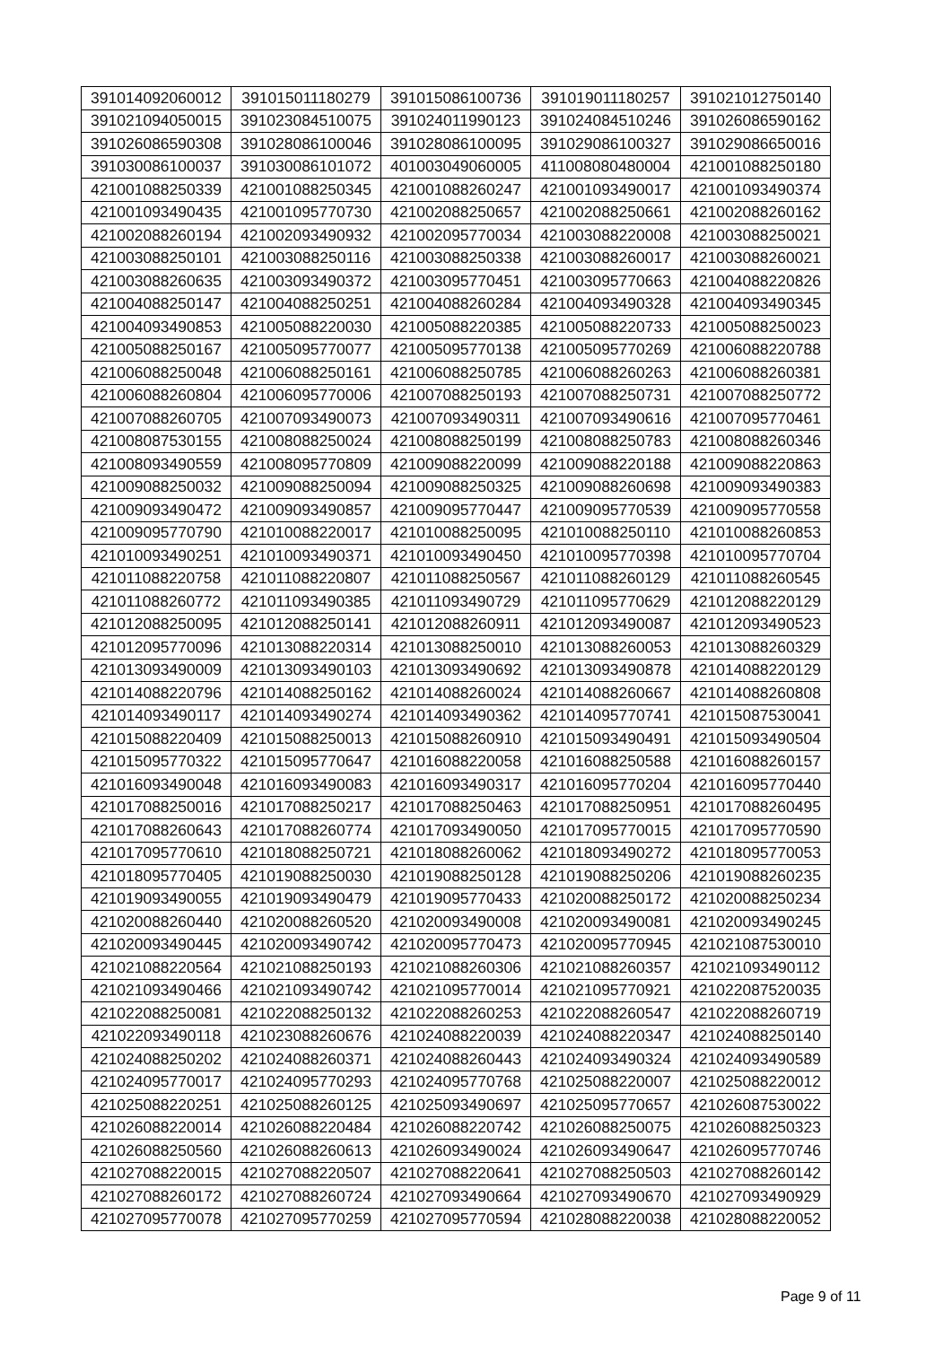| 391014092060012 | 391015011180279 | 391015086100736 | 391019011180257 | 391021012750140 |
| 391021094050015 | 391023084510075 | 391024011990123 | 391024084510246 | 391026086590162 |
| 391026086590308 | 391028086100046 | 391028086100095 | 391029086100327 | 391029086650016 |
| 391030086100037 | 391030086101072 | 401003049060005 | 411008080480004 | 421001088250180 |
| 421001088250339 | 421001088250345 | 421001088260247 | 421001093490017 | 421001093490374 |
| 421001093490435 | 421001095770730 | 421002088250657 | 421002088250661 | 421002088260162 |
| 421002088260194 | 421002093490932 | 421002095770034 | 421003088220008 | 421003088250021 |
| 421003088250101 | 421003088250116 | 421003088250338 | 421003088260017 | 421003088260021 |
| 421003088260635 | 421003093490372 | 421003095770451 | 421003095770663 | 421004088220826 |
| 421004088250147 | 421004088250251 | 421004088260284 | 421004093490328 | 421004093490345 |
| 421004093490853 | 421005088220030 | 421005088220385 | 421005088220733 | 421005088250023 |
| 421005088250167 | 421005095770077 | 421005095770138 | 421005095770269 | 421006088220788 |
| 421006088250048 | 421006088250161 | 421006088250785 | 421006088260263 | 421006088260381 |
| 421006088260804 | 421006095770006 | 421007088250193 | 421007088250731 | 421007088250772 |
| 421007088260705 | 421007093490073 | 421007093490311 | 421007093490616 | 421007095770461 |
| 421008087530155 | 421008088250024 | 421008088250199 | 421008088250783 | 421008088260346 |
| 421008093490559 | 421008095770809 | 421009088220099 | 421009088220188 | 421009088220863 |
| 421009088250032 | 421009088250094 | 421009088250325 | 421009088260698 | 421009093490383 |
| 421009093490472 | 421009093490857 | 421009095770447 | 421009095770539 | 421009095770558 |
| 421009095770790 | 421010088220017 | 421010088250095 | 421010088250110 | 421010088260853 |
| 421010093490251 | 421010093490371 | 421010093490450 | 421010095770398 | 421010095770704 |
| 421011088220758 | 421011088220807 | 421011088250567 | 421011088260129 | 421011088260545 |
| 421011088260772 | 421011093490385 | 421011093490729 | 421011095770629 | 421012088220129 |
| 421012088250095 | 421012088250141 | 421012088260911 | 421012093490087 | 421012093490523 |
| 421012095770096 | 421013088220314 | 421013088250010 | 421013088260053 | 421013088260329 |
| 421013093490009 | 421013093490103 | 421013093490692 | 421013093490878 | 421014088220129 |
| 421014088220796 | 421014088250162 | 421014088260024 | 421014088260667 | 421014088260808 |
| 421014093490117 | 421014093490274 | 421014093490362 | 421014095770741 | 421015087530041 |
| 421015088220409 | 421015088250013 | 421015088260910 | 421015093490491 | 421015093490504 |
| 421015095770322 | 421015095770647 | 421016088220058 | 421016088250588 | 421016088260157 |
| 421016093490048 | 421016093490083 | 421016093490317 | 421016095770204 | 421016095770440 |
| 421017088250016 | 421017088250217 | 421017088250463 | 421017088250951 | 421017088260495 |
| 421017088260643 | 421017088260774 | 421017093490050 | 421017095770015 | 421017095770590 |
| 421017095770610 | 421018088250721 | 421018088260062 | 421018093490272 | 421018095770053 |
| 421018095770405 | 421019088250030 | 421019088250128 | 421019088250206 | 421019088260235 |
| 421019093490055 | 421019093490479 | 421019095770433 | 421020088250172 | 421020088250234 |
| 421020088260440 | 421020088260520 | 421020093490008 | 421020093490081 | 421020093490245 |
| 421020093490445 | 421020093490742 | 421020095770473 | 421020095770945 | 421021087530010 |
| 421021088220564 | 421021088250193 | 421021088260306 | 421021088260357 | 421021093490112 |
| 421021093490466 | 421021093490742 | 421021095770014 | 421021095770921 | 421022087520035 |
| 421022088250081 | 421022088250132 | 421022088260253 | 421022088260547 | 421022088260719 |
| 421022093490118 | 421023088260676 | 421024088220039 | 421024088220347 | 421024088250140 |
| 421024088250202 | 421024088260371 | 421024088260443 | 421024093490324 | 421024093490589 |
| 421024095770017 | 421024095770293 | 421024095770768 | 421025088220007 | 421025088220012 |
| 421025088220251 | 421025088260125 | 421025093490697 | 421025095770657 | 421026087530022 |
| 421026088220014 | 421026088220484 | 421026088220742 | 421026088250075 | 421026088250323 |
| 421026088250560 | 421026088260613 | 421026093490024 | 421026093490647 | 421026095770746 |
| 421027088220015 | 421027088220507 | 421027088220641 | 421027088250503 | 421027088260142 |
| 421027088260172 | 421027088260724 | 421027093490664 | 421027093490670 | 421027093490929 |
| 421027095770078 | 421027095770259 | 421027095770594 | 421028088220038 | 421028088220052 |
Page 9 of 11